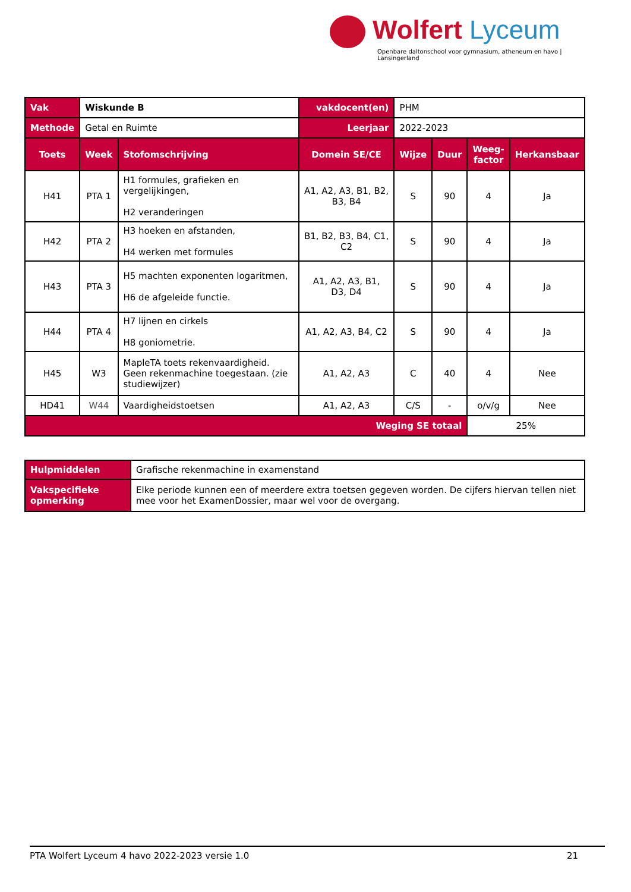Wolfert Lyceum
Openbare daltonschool voor gymnasium, atheneum en havo | Lansingerland
| Vak | Wiskunde B | | vakdocent(en) | PHM | | | |
| Methode | Getal en Ruimte | | Leerjaar | 2022-2023 | | | |
| Toets | Week | Stofomschrijving | Domein SE/CE | Wijze | Duur | Weeg- factor | Herkansbaar |
| H41 | PTA 1 | H1 formules, grafieken en vergelijkingen, H2 veranderingen | A1, A2, A3, B1, B2, B3, B4 | S | 90 | 4 | Ja |
| H42 | PTA 2 | H3 hoeken en afstanden, H4 werken met formules | B1, B2, B3, B4, C1, C2 | S | 90 | 4 | Ja |
| H43 | PTA 3 | H5 machten exponenten logaritmen, H6 de afgeleide functie. | A1, A2, A3, B1, D3, D4 | S | 90 | 4 | Ja |
| H44 | PTA 4 | H7 lijnen en cirkels H8 goniometrie. | A1, A2, A3, B4, C2 | S | 90 | 4 | Ja |
| H45 | W3 | MapleTA toets rekenvaardigheid. Geen rekenmachine toegestaan. (zie studiewijzer) | A1, A2, A3 | C | 40 | 4 | Nee |
| HD41 | W44 | Vaardigheidstoetsen | A1, A2, A3 | C/S | - | o/v/g | Nee |
| Weging SE totaal | | | | | | 25% | |
| Hulpmiddelen | Grafische rekenmachine in examenstand |
| Vakspecifieke opmerking | Elke periode kunnen een of meerdere extra toetsen gegeven worden. De cijfers hiervan tellen niet mee voor het ExamenDossier, maar wel voor de overgang. |
PTA Wolfert Lyceum 4 havo 2022-2023 versie 1.0 21